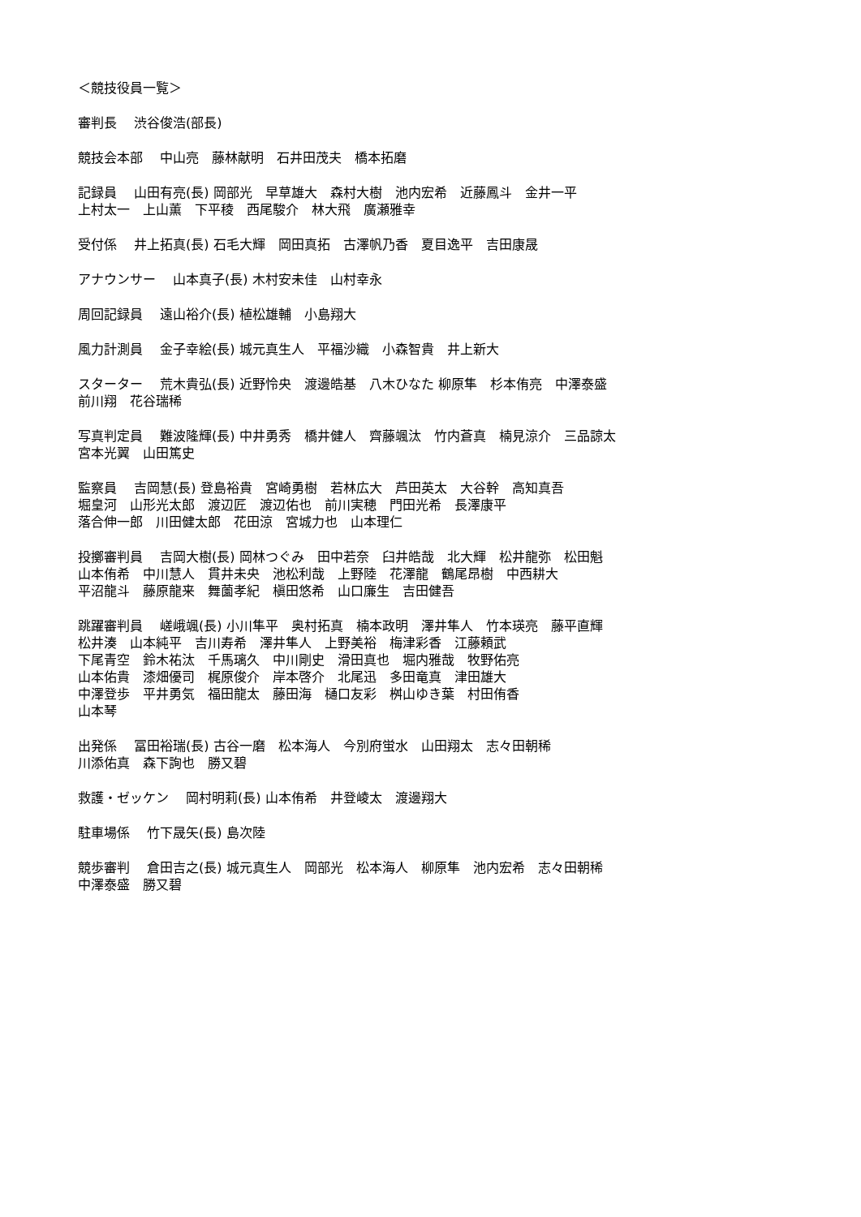＜競技役員一覧＞
審判長　 渋谷俊浩(部長)
競技会本部　 中山亮　藤林献明　石井田茂夫　橋本拓磨
記録員　 山田有亮(長) 岡部光　早草雄大　森村大樹　池内宏希　近藤鳳斗　金井一平 上村太一　上山薫　下平稜　西尾駿介　林大飛　廣瀬雅幸
受付係　 井上拓真(長) 石毛大輝　岡田真拓　古澤帆乃香　夏目逸平　吉田康晟
アナウンサー　 山本真子(長) 木村安未佳　山村幸永
周回記録員　 遠山裕介(長) 植松雄輔　小島翔大
風力計測員　 金子幸絵(長) 城元真生人　平福沙織　小森智貴　井上新大
スターター　 荒木貴弘(長) 近野怜央　渡邊皓基　八木ひなた 柳原隼　杉本侑亮　中澤泰盛 前川翔　花谷瑞稀
写真判定員　 難波隆輝(長) 中井勇秀　橋井健人　齊藤颯汰　竹内蒼真　楠見涼介　三品諒太 宮本光翼　山田篤史
監察員　 吉岡慧(長) 登島裕貴　宮崎勇樹　若林広大　芦田英太　大谷幹　高知真吾 堀皇河　山形光太郎　渡辺匠　渡辺佑也　前川実穂　門田光希　長澤康平 落合伸一郎　川田健太郎　花田涼　宮城力也　山本理仁
投擲審判員　 吉岡大樹(長) 岡林つぐみ　田中若奈　臼井皓哉　北大輝　松井龍弥　松田魁 山本侑希　中川慧人　貫井未央　池松利哉　上野陸　花澤龍　鶴尾昂樹　中西耕大 平沼龍斗　藤原龍来　舞薗孝紀　槇田悠希　山口廉生　吉田健吾
跳躍審判員　 嵯峨颯(長) 小川隼平　奥村拓真　楠本政明　澤井隼人　竹本瑛亮　藤平直輝 松井湊　山本純平　吉川寿希　澤井隼人　上野美裕　梅津彩香　江藤頼武 下尾青空　鈴木祐汰　千馬璃久　中川剛史　滑田真也　堀内雅哉　牧野佑亮 山本佑貴　漆畑優司　梶原俊介　岸本啓介　北尾迅　多田竜真　津田雄大 中澤登歩　平井勇気　福田龍太　藤田海　樋口友彩　桝山ゆき葉　村田侑香 山本琴
出発係　 冨田裕瑞(長) 古谷一磨　松本海人　今別府蛍水　山田翔太　志々田朝稀 川添佑真　森下詢也　勝又碧
救護・ゼッケン　 岡村明莉(長) 山本侑希　井登崚太　渡邊翔大
駐車場係　 竹下晟矢(長) 島次陸
競歩審判　 倉田吉之(長) 城元真生人　岡部光　松本海人　柳原隼　池内宏希　志々田朝稀 中澤泰盛　勝又碧